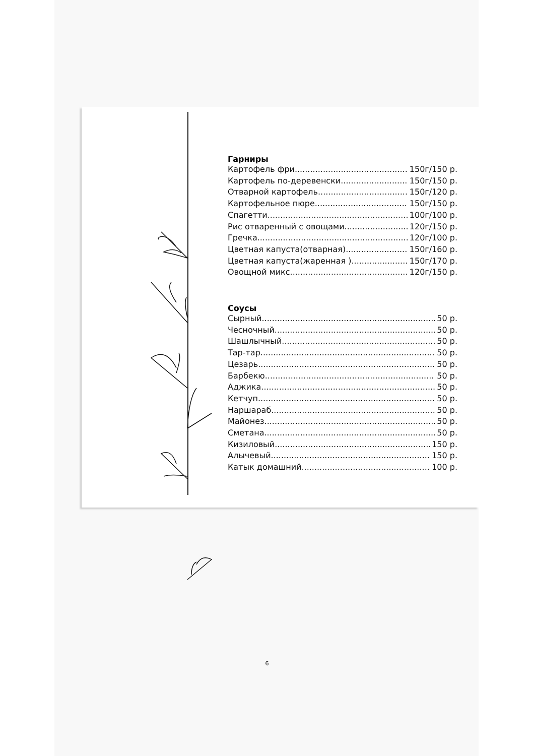Гарниры
Картофель фри 150г/150 р.
Картофель по-деревенски 150г/150 р.
Отварной картофель 150г/120 р.
Картофельное пюре 150г/150 р.
Спагетти 100г/100 р.
Рис отваренный с овощами 120г/150 р.
Гречка 120г/100 р.
Цветная капуста(отварная) 150г/160 р.
Цветная капуста(жаренная ) 150г/170 р.
Овощной микс 120г/150 р.
Соусы
Сырный 50 р.
Чесночный 50 р.
Шашлычный 50 р.
Тар-тар 50 р.
Цезарь 50 р.
Барбекю 50 р.
Аджика 50 р.
Кетчуп 50 р.
Наршараб 50 р.
Майонез 50 р.
Сметана 50 р.
Кизиловый 150 р.
Алычевый 150 р.
Катык домашний 100 р.
6